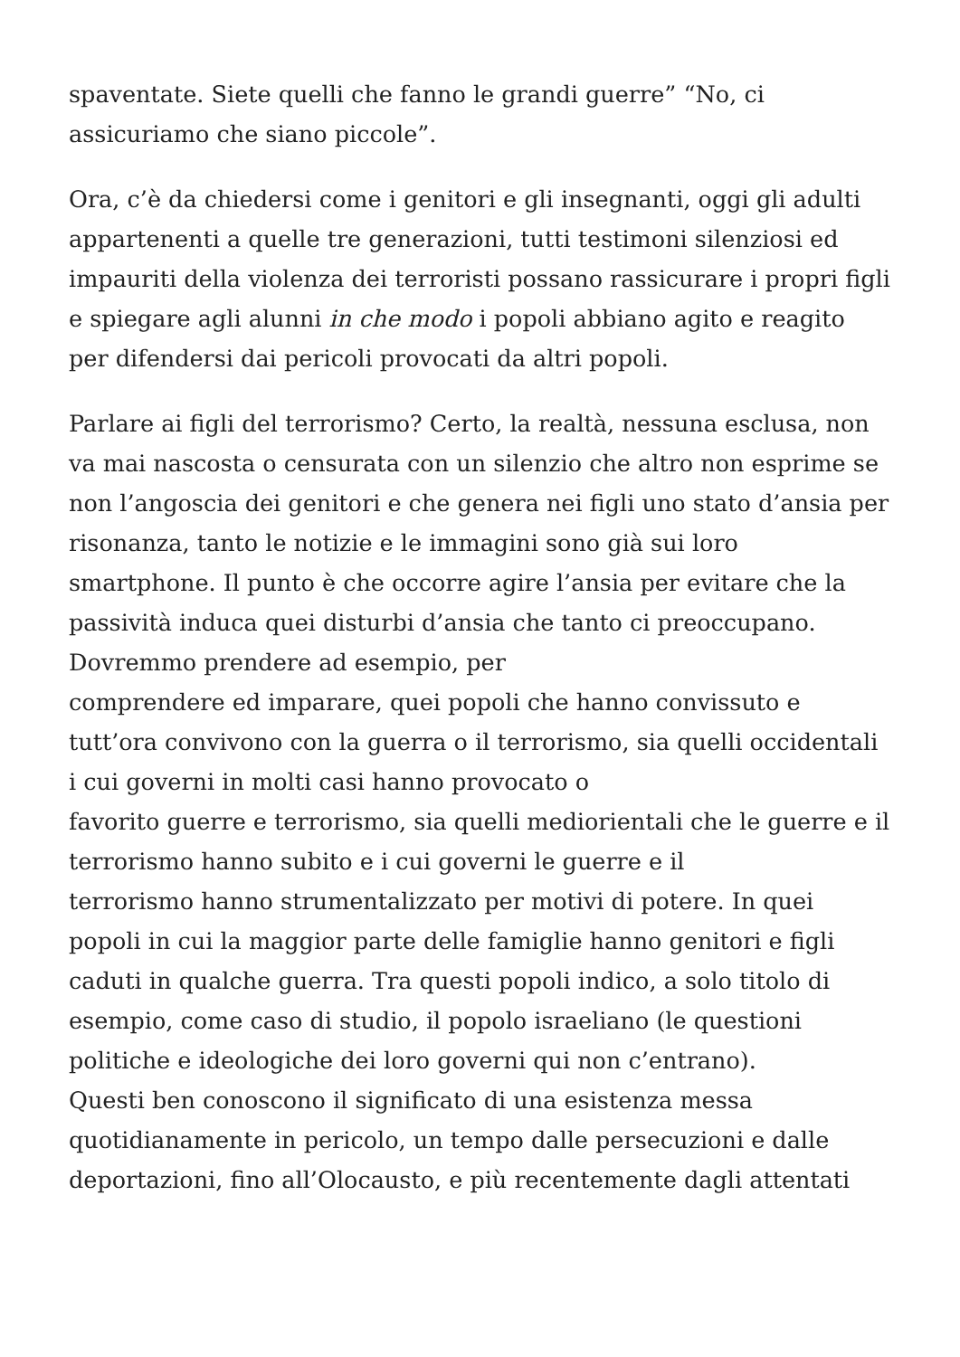spaventate. Siete quelli che fanno le grandi guerre” “No, ci
assicuriamo che siano piccole”.
Ora, c’è da chiedersi come i genitori e gli insegnanti, oggi gli adulti appartenenti a quelle tre generazioni, tutti testimoni silenziosi ed impauriti della violenza dei terroristi possano rassicurare i propri figli e spiegare agli alunni in che modo i popoli abbiano agito e reagito per difendersi dai pericoli provocati da altri popoli.
Parlare ai figli del terrorismo? Certo, la realtà, nessuna esclusa, non va mai nascosta o censurata con un silenzio che altro non esprime se non l’angoscia dei genitori e che genera nei figli uno stato d’ansia per risonanza, tanto le notizie e le immagini sono già sui loro smartphone. Il punto è che occorre agire l’ansia per evitare che la passività induca quei disturbi d’ansia che tanto ci preoccupano. Dovremmo prendere ad esempio, per
comprendere ed imparare, quei popoli che hanno convissuto e tutt’ora convivono con la guerra o il terrorismo, sia quelli occidentali i cui governi in molti casi hanno provocato o
favorito guerre e terrorismo, sia quelli mediorientali che le guerre e il terrorismo hanno subito e i cui governi le guerre e il
terrorismo hanno strumentalizzato per motivi di potere. In quei popoli in cui la maggior parte delle famiglie hanno genitori e figli caduti in qualche guerra. Tra questi popoli indico, a solo titolo di esempio, come caso di studio, il popolo israeliano (le questioni politiche e ideologiche dei loro governi qui non c’entrano).
Questi ben conoscono il significato di una esistenza messa quotidianamente in pericolo, un tempo dalle persecuzioni e dalle deportazioni, fino all’Olocausto, e più recentemente dagli attentati